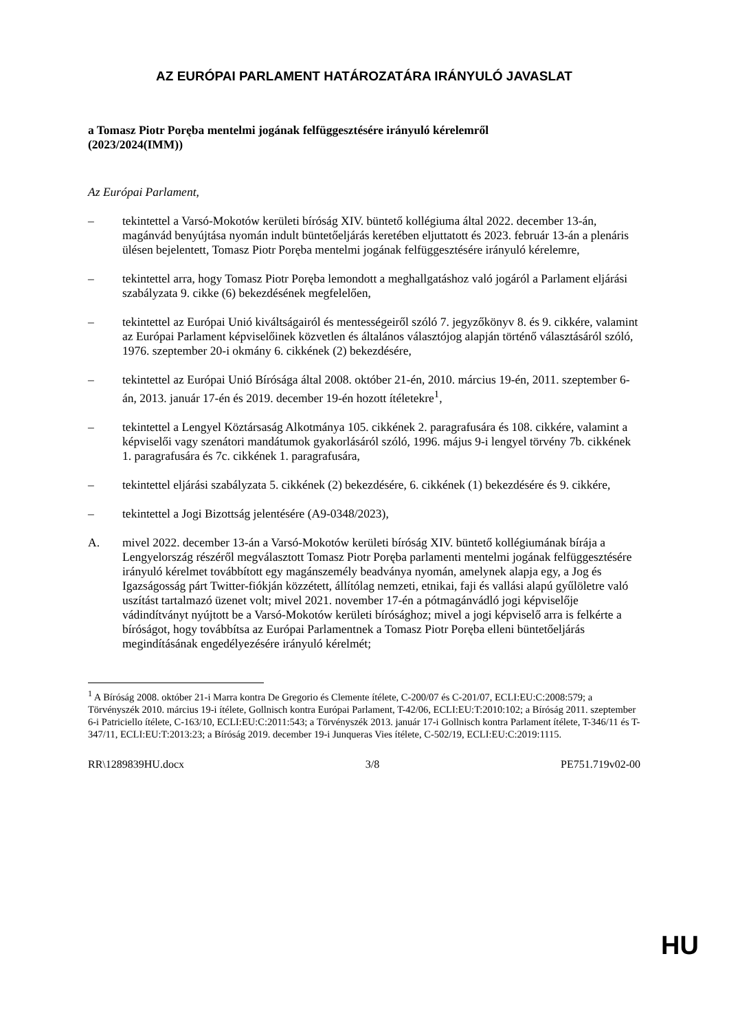AZ EURÓPAI PARLAMENT HATÁROZATÁRA IRÁNYULÓ JAVASLAT
a Tomasz Piotr Poręba mentelmi jogának felfüggesztésére irányuló kérelemről
(2023/2024(IMM))
Az Európai Parlament,
– tekintettel a Varsó-Mokotów kerületi bíróság XIV. büntető kollégiuma által 2022. december 13-án, magánvád benyújtása nyomán indult büntetőeljárás keretében eljuttatott és 2023. február 13-án a plenáris ülésen bejelentett, Tomasz Piotr Poręba mentelmi jogának felfüggesztésére irányuló kérelemre,
– tekintettel arra, hogy Tomasz Piotr Poręba lemondott a meghallgatáshoz való jogáról a Parlament eljárási szabályzata 9. cikke (6) bekezdésének megfelelően,
– tekintettel az Európai Unió kiváltságairól és mentességeiről szóló 7. jegyzőkönyv 8. és 9. cikkére, valamint az Európai Parlament képviselőinek közvetlen és általános választójog alapján történő választásáról szóló, 1976. szeptember 20-i okmány 6. cikkének (2) bekezdésére,
– tekintettel az Európai Unió Bírósága által 2008. október 21-én, 2010. március 19-én, 2011. szeptember 6-án, 2013. január 17-én és 2019. december 19-én hozott ítéletekre<sup>1</sup>,
– tekintettel a Lengyel Köztársaság Alkotmánya 105. cikkének 2. paragrafusára és 108. cikkére, valamint a képviselői vagy szenátori mandátumok gyakorlásáról szóló, 1996. május 9-i lengyel törvény 7b. cikkének 1. paragrafusára és 7c. cikkének 1. paragrafusára,
– tekintettel eljárási szabályzata 5. cikkének (2) bekezdésére, 6. cikkének (1) bekezdésére és 9. cikkére,
– tekintettel a Jogi Bizottság jelentésére (A9-0348/2023),
A. mivel 2022. december 13-án a Varsó-Mokotów kerületi bíróság XIV. büntető kollégiumának bírája a Lengyelország részéről megválasztott Tomasz Piotr Poręba parlamenti mentelmi jogának felfüggesztésére irányuló kérelmet továbbított egy magánszemély beadványa nyomán, amelynek alapja egy, a Jog és Igazságosság párt Twitter-fiókján közzétett, állítólag nemzeti, etnikai, faji és vallási alapú gyűlöletre való uszítást tartalmazó üzenet volt; mivel 2021. november 17-én a pótmagánvádló jogi képviselője vádindítványt nyújtott be a Varsó-Mokotów kerületi bírósághoz; mivel a jogi képviselő arra is felkérte a bíróságot, hogy továbbítsa az Európai Parlamentnek a Tomasz Piotr Poręba elleni büntetőeljárás megindításának engedélyezésére irányuló kérelmét;
<sup>1</sup> A Bíróság 2008. október 21-i Marra kontra De Gregorio és Clemente ítélete, C-200/07 és C-201/07, ECLI:EU:C:2008:579; a Törvényszék 2010. március 19-i ítélete, Gollnisch kontra Európai Parlament, T-42/06, ECLI:EU:T:2010:102; a Bíróság 2011. szeptember 6-i Patriciello ítélete, C-163/10, ECLI:EU:C:2011:543; a Törvényszék 2013. január 17-i Gollnisch kontra Parlament ítélete, T-346/11 és T-347/11, ECLI:EU:T:2013:23; a Bíróság 2019. december 19-i Junqueras Vies ítélete, C-502/19, ECLI:EU:C:2019:1115.
RR\1289839HU.docx 3/8 PE751.719v02-00
HU